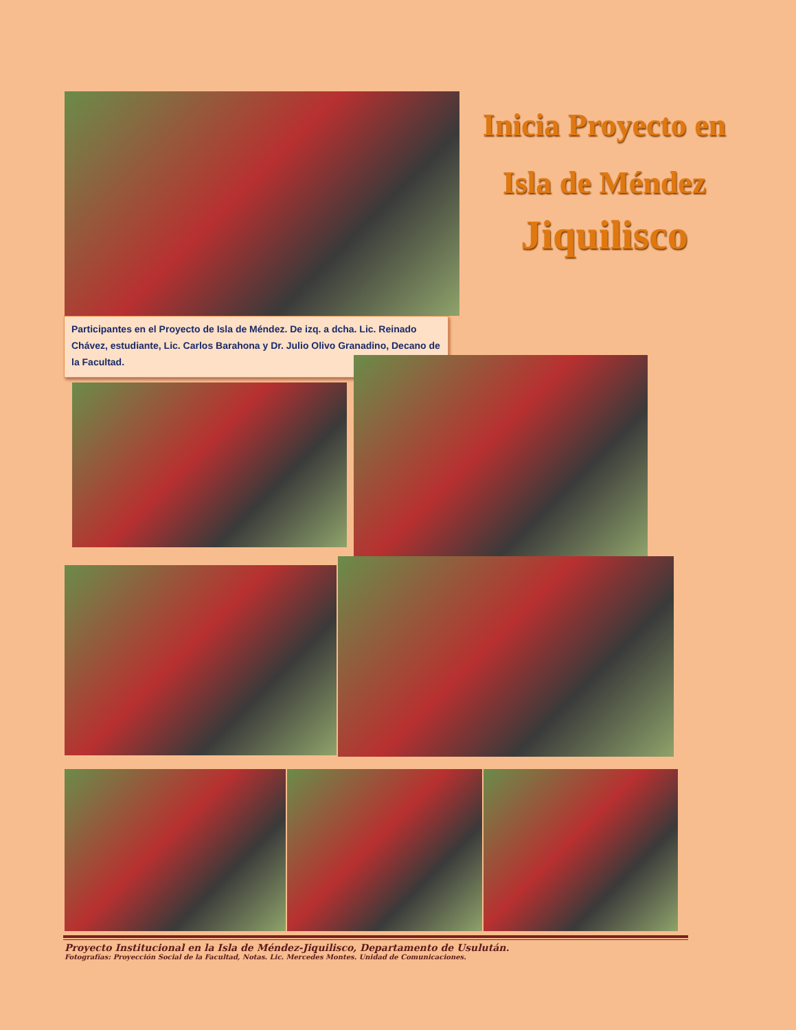Inicia Proyecto en
Isla de Méndez
Jiquilisco
Participantes en el Proyecto de Isla de Méndez. De izq. a dcha. Lic. Reinado Chávez, estudiante, Lic. Carlos Barahona y Dr. Julio Olivo Granadino, Decano de la Facultad.
Proyecto Institucional en la Isla de Méndez-Jiquilisco, Departamento de Usulután.
Fotografías: Proyección Social de la Facultad, Notas. Lic. Mercedes Montes. Unidad de Comunicaciones.